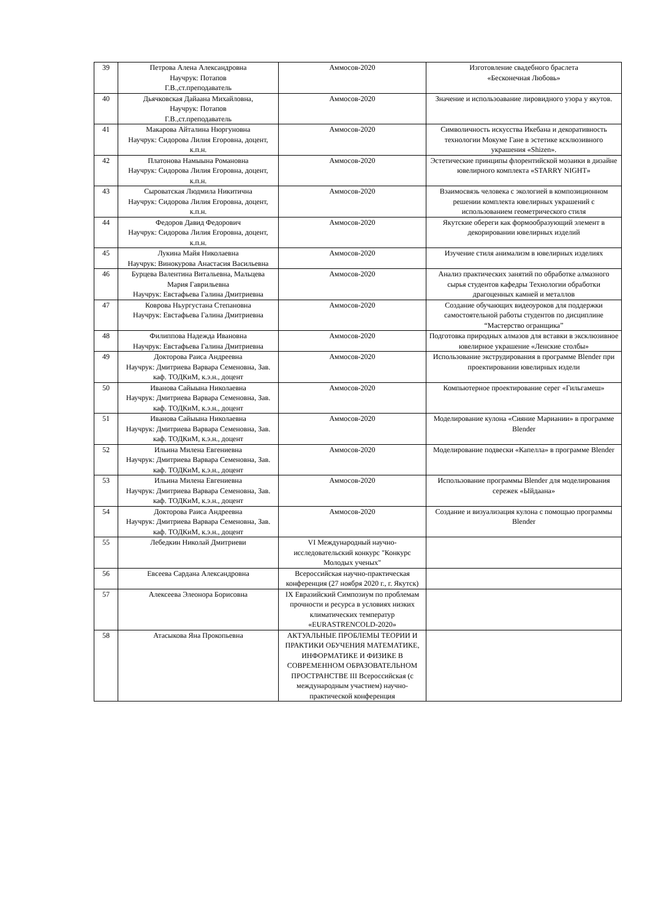| 39 | Петрова Алена Александровна Научрук: Потапов Г.В.,ст.преподаватель | Аммосов-2020 | Изготовление свадебного браслета «Бесконечная Любовь» |
| 40 | Дьячковская Дайаана Михайловна, Научрук: Потапов Г.В.,ст.преподаватель | Аммосов-2020 | Значение и использоавание лировидного узора у якутов. |
| 41 | Макарова Айталина Нюргуновна Научрук: Сидорова Лилия Егоровна, доцент, к.п.н. | Аммосов-2020 | Символичность искусства Икебана и декоративность технологии Мокуме Гане в эстетике ксклюзивного украшения «Shizen». |
| 42 | Платонова Намыына Романовна Научрук: Сидорова Лилия Егоровна, доцент, к.п.н. | Аммосов-2020 | Эстетические принципы флорентийской мозаики в дизайне ювелирного комплекта «STARRY NIGHT» |
| 43 | Сыроватская Людмила Никитична Научрук: Сидорова Лилия Егоровна, доцент, к.п.н. | Аммосов-2020 | Взаимосвязь человека с экологией в композиционном решении комплекта ювелирных украшений с использованием геометрического стиля |
| 44 | Федоров Давид Федорович Научрук: Сидорова Лилия Егоровна, доцент, к.п.н. | Аммосов-2020 | Якутские обереги как формообразующий элемент в декорировании ювелирных изделий |
| 45 | Лукина Майя Николаевна Научрук: Винокурова Анастасия Васильевна | Аммосов-2020 | Изучение стиля анимализм в ювелирных изделиях |
| 46 | Бурцева Валентина Витальевна, Мальцева Мария Гаврильевна Научрук: Евстафьева Галина Дмитриевна | Аммосов-2020 | Анализ практических занятий по обработке алмазного сырья студентов кафедры Технологии обработки драгоценных камней и металлов |
| 47 | Коврова Ньургустана Степановна Научрук: Евстафьева Галина Дмитриевна | Аммосов-2020 | Создание обучающих видеоуроков для поддержки самостоятельной работы студентов по дисциплине “Мастерство огранщика” |
| 48 | Филиппова Надежда Ивановна Научрук: Евстафьева Галина Дмитриевна | Аммосов-2020 | Подготовка природных алмазов для вставки в эксклюзивное ювелирное украшение «Ленские столбы» |
| 49 | Докторова Раиса Андреевна Научрук: Дмитриева Варвара Семеновна, Зав. каф. ТОДКиМ, к.э.н., доцент | Аммосов-2020 | Использование экструдирования в программе Blender при проектировании ювелирных издели |
| 50 | Иванова Сайыына Николаевна Научрук: Дмитриева Варвара Семеновна, Зав. каф. ТОДКиМ, к.э.н., доцент | Аммосов-2020 | Компьютерное проектирование серег «Гильгамеш» |
| 51 | Иванова Сайыына Николаевна Научрук: Дмитриева Варвара Семеновна, Зав. каф. ТОДКиМ, к.э.н., доцент | Аммосов-2020 | Моделирование кулона «Сияние Мариании» в программе Blender |
| 52 | Ильина Милена Евгениевна Научрук: Дмитриева Варвара Семеновна, Зав. каф. ТОДКиМ, к.э.н., доцент | Аммосов-2020 | Моделирование подвески «Капелла» в программе Blender |
| 53 | Ильина Милена Евгениевна Научрук: Дмитриева Варвара Семеновна, Зав. каф. ТОДКиМ, к.э.н., доцент | Аммосов-2020 | Использование программы Blender для моделирования сережек «Ыйдаана» |
| 54 | Докторова Раиса Андреевна Научрук: Дмитриева Варвара Семеновна, Зав. каф. ТОДКиМ, к.э.н., доцент | Аммосов-2020 | Создание и визуализация кулона с помощью программы Blender |
| 55 | Лебедкин Николай Дмитриеви | VI Международный научно-исследовательский конкурс "Конкурс Молодых ученых" | |
| 56 | Евсеева Сардана Александровна | Всероссийская научно-практическая конференция (27 ноября 2020 г., г. Якутск) | |
| 57 | Алексеева Элеонора Борисовна | IX Евразийский Симпозиум по проблемам прочности и ресурса в условиях низких климатических температур «EURASTRENCOLD-2020» | |
| 58 | Атасыкова Яна Прокопьевна | АКТУАЛЬНЫЕ ПРОБЛЕМЫ ТЕОРИИ И ПРАКТИКИ ОБУЧЕНИЯ МАТЕМАТИКЕ, ИНФОРМАТИКЕ И ФИЗИКЕ В СОВРЕМЕННОМ ОБРАЗОВАТЕЛЬНОМ ПРОСТРАНСТВЕ III Всероссийская (с международным участием) научно-практической конференция | |